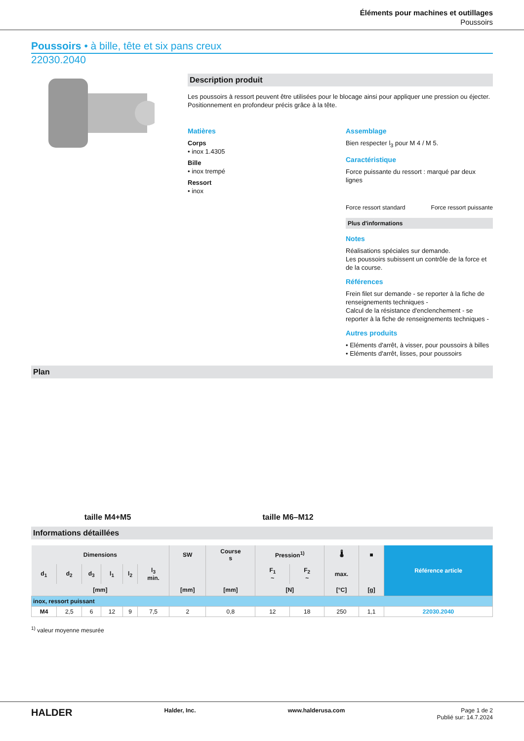Éléments pour machines et outillages
Poussoirs
Poussoirs • à bille, tête et six pans creux
22030.2040
Description produit
Les poussoirs à ressort peuvent être utilisées pour le blocage ainsi pour appliquer une pression ou éjecter.
Positionnement en profondeur précis grâce à la tête.
Matières
Corps
• inox 1.4305
Bille
• inox trempé
Ressort
• inox
Assemblage
Bien respecter l<sub>3</sub> pour M 4 / M 5.
Caractéristique
Force puissante du ressort : marqué par deux lignes
Force ressort standard Force ressort puissante
Plus d'informations
Notes
Réalisations spéciales sur demande.
Les poussoirs subissent un contrôle de la force et de la course.
Références
Frein filet sur demande - se reporter à la fiche de renseignements techniques -
Calcul de la résistance d'enclenchement - se reporter à la fiche de renseignements techniques -
Autres produits
• Eléments d'arrêt, à visser, pour poussoirs à billes
• Eléments d'arrêt, lisses, pour poussoirs
Plan
taille M4+M5
taille M6–M12
Informations détaillées
| Dimensions | | | | | | SW | Course s | Pression<sup>1)</sup> | | 🌡 | ■ | Référence article |
| --- | --- | --- | --- | --- | --- | --- | --- | --- | --- | --- | --- | --- |
| d<sub>1</sub> | d<sub>2</sub> | d<sub>3</sub> | l<sub>1</sub> | l<sub>2</sub> | l<sub>3</sub> min. | | | F<sub>1</sub> ~ | F<sub>2</sub> ~ | max. | | |
| [mm] | | | | | | [mm] | [mm] | [N] | | [°C] | [g] | |
| inox, ressort puissant | | | | | | | | | | | | |
| M4 | 2,5 | 6 | 12 | 9 | 7,5 | 2 | 0,8 | 12 | 18 | 250 | 1,1 | 22030.2040 |
<sup>1)</sup> valeur moyenne mesurée
HALDER Halder, Inc. www.halderusa.com Page 1 de 2
Publié sur: 14.7.2024